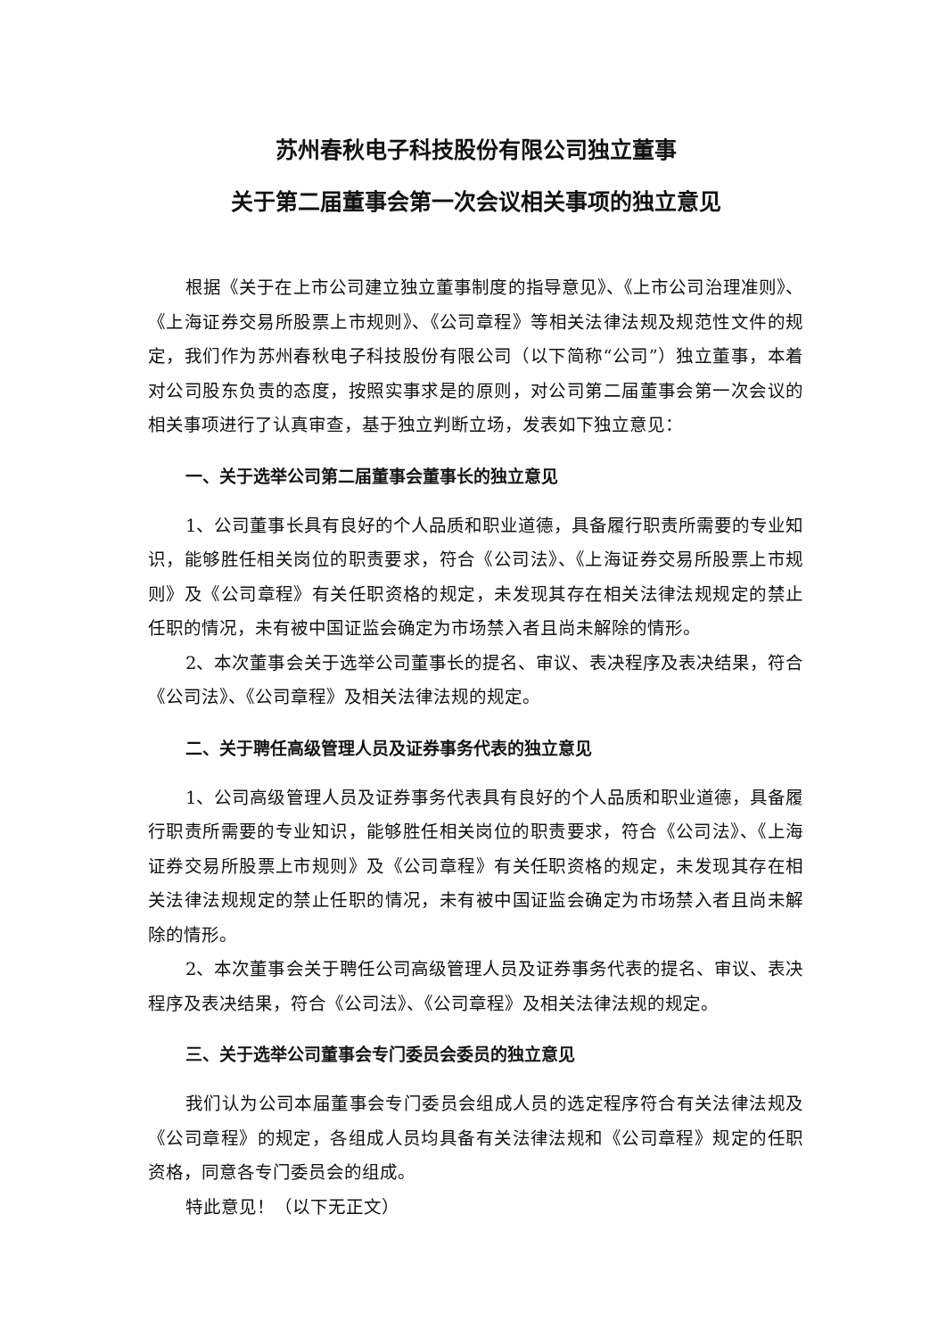苏州春秋电子科技股份有限公司独立董事
关于第二届董事会第一次会议相关事项的独立意见
根据《关于在上市公司建立独立董事制度的指导意见》、《上市公司治理准则》、《上海证券交易所股票上市规则》、《公司章程》等相关法律法规及规范性文件的规定，我们作为苏州春秋电子科技股份有限公司（以下简称“公司”）独立董事，本着对公司股东负责的态度，按照实事求是的原则，对公司第二届董事会第一次会议的相关事项进行了认真审查，基于独立判断立场，发表如下独立意见：
一、关于选举公司第二届董事会董事长的独立意见
1、公司董事长具有良好的个人品质和职业道德，具备履行职责所需要的专业知识，能够胜任相关岗位的职责要求，符合《公司法》、《上海证券交易所股票上市规则》及《公司章程》有关任职资格的规定，未发现其存在相关法律法规规定的禁止任职的情况，未有被中国证监会确定为市场禁入者且尚未解除的情形。
2、本次董事会关于选举公司董事长的提名、审议、表决程序及表决结果，符合《公司法》、《公司章程》及相关法律法规的规定。
二、关于聘任高级管理人员及证券事务代表的独立意见
1、公司高级管理人员及证券事务代表具有良好的个人品质和职业道德，具备履行职责所需要的专业知识，能够胜任相关岗位的职责要求，符合《公司法》、《上海证券交易所股票上市规则》及《公司章程》有关任职资格的规定，未发现其存在相关法律法规规定的禁止任职的情况，未有被中国证监会确定为市场禁入者且尚未解除的情形。
2、本次董事会关于聘任公司高级管理人员及证券事务代表的提名、审议、表决程序及表决结果，符合《公司法》、《公司章程》及相关法律法规的规定。
三、关于选举公司董事会专门委员会委员的独立意见
我们认为公司本届董事会专门委员会组成人员的选定程序符合有关法律法规及《公司章程》的规定，各组成人员均具备有关法律法规和《公司章程》规定的任职资格，同意各专门委员会的组成。
特此意见！（以下无正文）